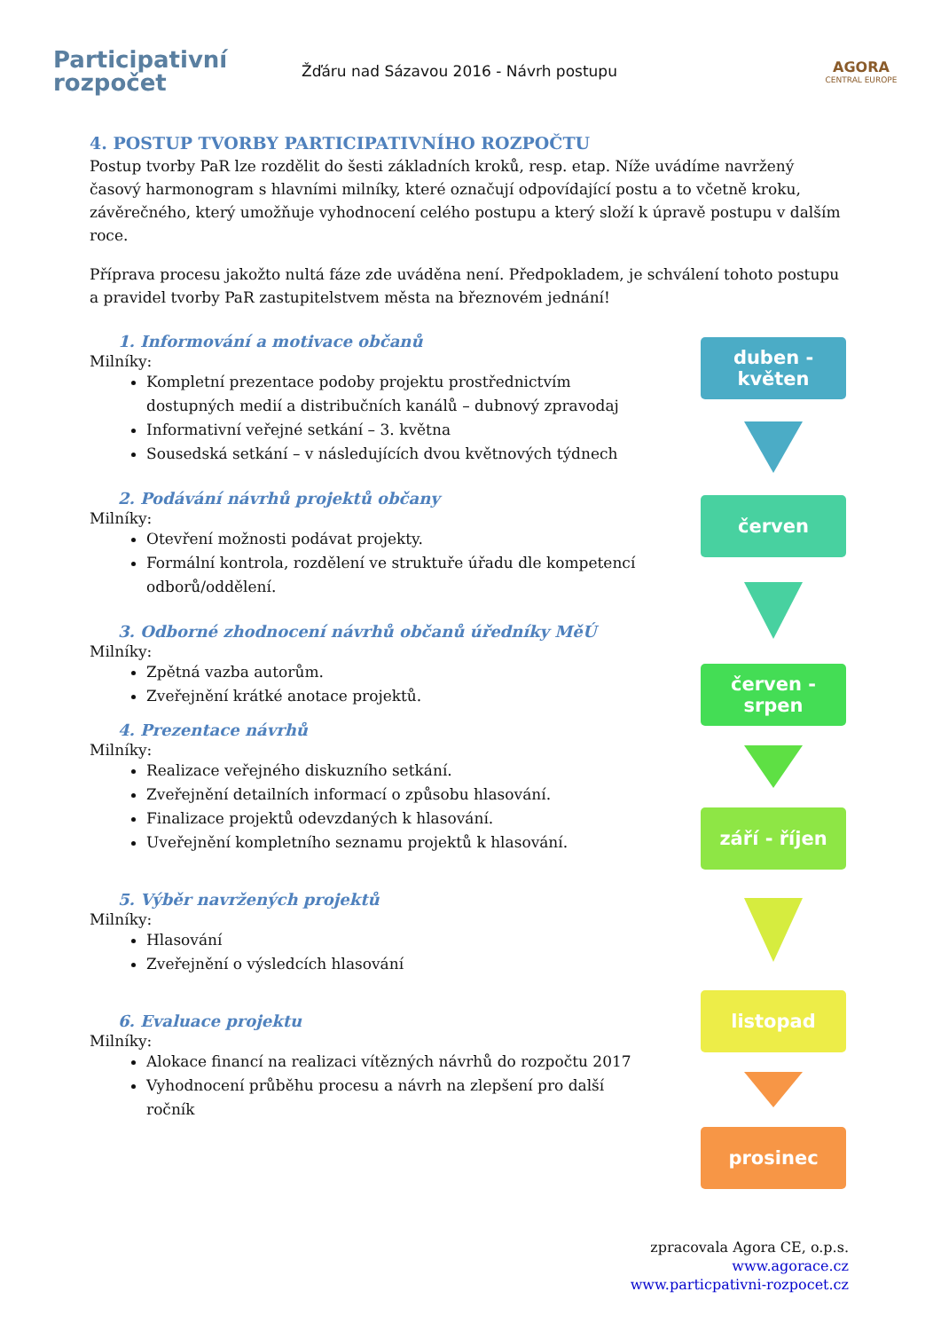Participativní
rozpočet
Žďáru nad Sázavou 2016 - Návrh postupu
AGORA
CENTRAL EUROPE
4. POSTUP TVORBY PARTICIPATIVNÍHO ROZPOČTU
Postup tvorby PaR lze rozdělit do šesti základních kroků, resp. etap. Níže uvádíme navržený časový harmonogram s hlavními milníky, které označují odpovídající postu a to včetně kroku, závěrečného, který umožňuje vyhodnocení celého postupu a který složí k úpravě postupu v dalším roce.
Příprava procesu jakožto nultá fáze zde uváděna není. Předpokladem, je schválení tohoto postupu a pravidel tvorby PaR zastupitelstvem města na březnovém jednání!
1. Informování a motivace občanů
Milníky:
Kompletní prezentace podoby projektu prostřednictvím dostupných medií a distribučních kanálů – dubnový zpravodaj
Informativní veřejné setkání – 3. května
Sousedská setkání – v následujících dvou květnových týdnech
2. Podávání návrhů projektů občany
Milníky:
Otevření možnosti podávat projekty.
Formální kontrola, rozdělení ve struktuře úřadu dle kompetencí odborů/oddělení.
3. Odborné zhodnocení návrhů občanů úředníky MěÚ
Milníky:
Zpětná vazba autorům.
Zveřejnění krátké anotace projektů.
4. Prezentace návrhů
Milníky:
Realizace veřejného diskuzního setkání.
Zveřejnění detailních informací o způsobu hlasování.
Finalizace projektů odevzdaných k hlasování.
Uveřejnění kompletního seznamu projektů k hlasování.
5. Výběr navržených projektů
Milníky:
Hlasování
Zveřejnění o výsledcích hlasování
6. Evaluace projektu
Milníky:
Alokace financí na realizaci vítězných návrhů do rozpočtu 2017
Vyhodnocení průběhu procesu a návrh na zlepšení pro další ročník
duben -
květen
červen
červen - srpen
září - říjen
listopad
prosinec
zpracovala Agora CE, o.p.s.
www.agorace.cz
www.particpativni-rozpocet.cz